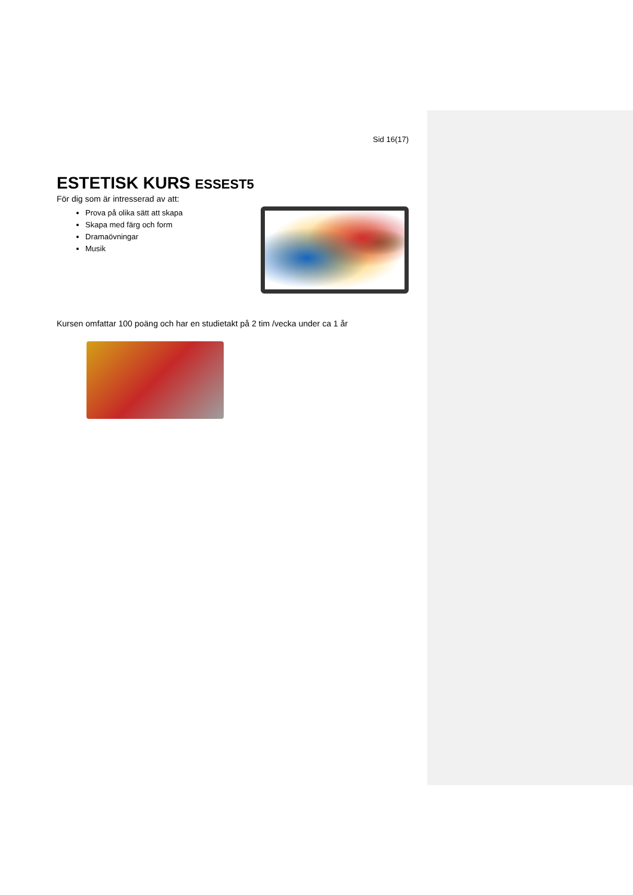Sid 16(17)
ESTETISK KURS ESSEST5
För dig som är intresserad av att:
Prova på olika sätt att skapa
Skapa med färg och form
Dramaövningar
Musik
Kursen omfattar 100 poäng och har en studietakt på 2 tim /vecka under ca 1 år